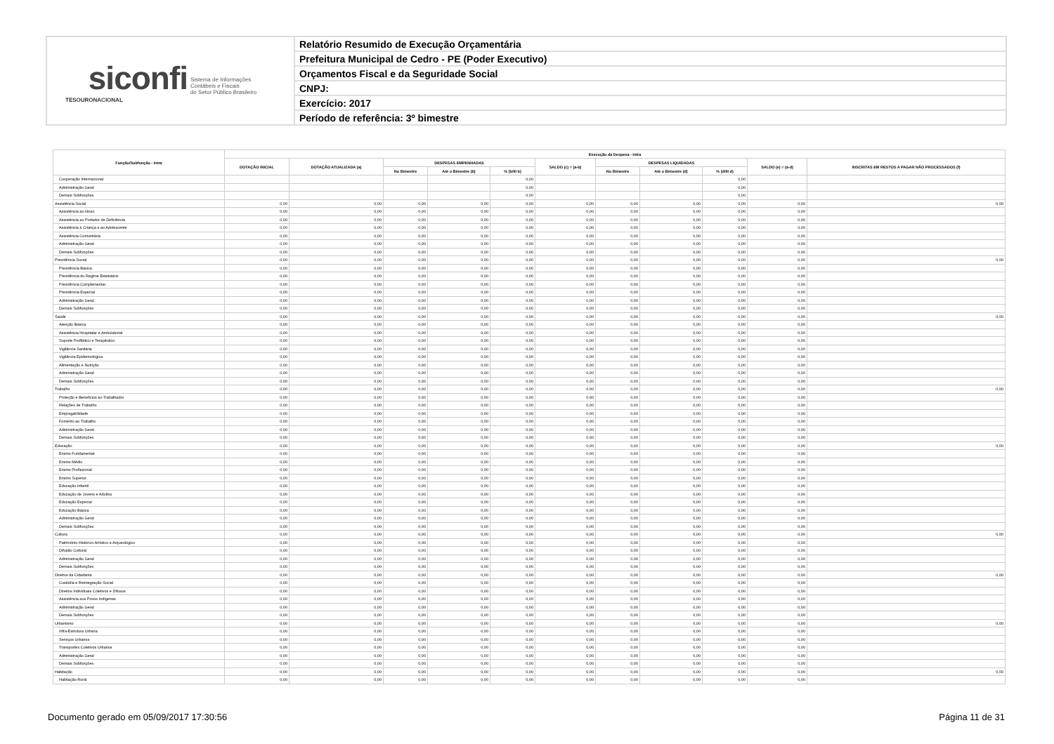| siconfi Sistema de Informações Contábeis e Fiscais do Setor Público Brasileiro TESOURONACIONAL | Relatório Resumido de Execução Orçamentária |
| | Prefeitura Municipal de Cedro - PE (Poder Executivo) |
| | Orçamentos Fiscal e da Seguridade Social |
| | CNPJ: |
| | Exercício: 2017 |
| | Período de referência: 3º bimestre |
| Função/Subfunção - Intra | Execução da Despesa - Intra | | | | | | | | | | |
| --- | --- | --- | --- | --- | --- | --- | --- | --- | --- | --- | --- |
| | DOTAÇÃO INICIAL | DOTAÇÃO ATUALIZADA (a) | DESPESAS EMPENHADAS | | | SALDO (c) = (a-b) | DESPESAS LIQUIDADAS | | | SALDO (e) = (a-d) | INSCRITAS EM RESTOS A PAGAR NÃO PROCESSADOS (f) |
| | | | No Bimestre | Até o Bimestre (b) | % (b/III b) | | No Bimestre | Até o Bimestre (d) | % (d/III d) | | |
| Cooperação Internacional | | | | | 0,00 | | | | 0,00 | | |
| Administração Geral | | | | | 0,00 | | | | 0,00 | | |
| Demais Subfunções | | | | | 0,00 | | | | 0,00 | | |
| Assistência Social | 0,00 | 0,00 | 0,00 | 0,00 | 0,00 | 0,00 | 0,00 | 0,00 | 0,00 | 0,00 | 0,00 |
| Assistência ao Idoso | 0,00 | 0,00 | 0,00 | 0,00 | 0,00 | 0,00 | 0,00 | 0,00 | 0,00 | 0,00 | |
| Assistência ao Portador de Deficiência | 0,00 | 0,00 | 0,00 | 0,00 | 0,00 | 0,00 | 0,00 | 0,00 | 0,00 | 0,00 | |
| Assistência à Criança e ao Adolescente | 0,00 | 0,00 | 0,00 | 0,00 | 0,00 | 0,00 | 0,00 | 0,00 | 0,00 | 0,00 | |
| Assistência Comunitária | 0,00 | 0,00 | 0,00 | 0,00 | 0,00 | 0,00 | 0,00 | 0,00 | 0,00 | 0,00 | |
| Administração Geral | 0,00 | 0,00 | 0,00 | 0,00 | 0,00 | 0,00 | 0,00 | 0,00 | 0,00 | 0,00 | |
| Demais Subfunções | 0,00 | 0,00 | 0,00 | 0,00 | 0,00 | 0,00 | 0,00 | 0,00 | 0,00 | 0,00 | |
| Previdência Social | 0,00 | 0,00 | 0,00 | 0,00 | 0,00 | 0,00 | 0,00 | 0,00 | 0,00 | 0,00 | 0,00 |
| Previdência Básica | 0,00 | 0,00 | 0,00 | 0,00 | 0,00 | 0,00 | 0,00 | 0,00 | 0,00 | 0,00 | |
| Previdência do Regime Estatutário | 0,00 | 0,00 | 0,00 | 0,00 | 0,00 | 0,00 | 0,00 | 0,00 | 0,00 | 0,00 | |
| Previdência Complementar | 0,00 | 0,00 | 0,00 | 0,00 | 0,00 | 0,00 | 0,00 | 0,00 | 0,00 | 0,00 | |
| Previdência Especial | 0,00 | 0,00 | 0,00 | 0,00 | 0,00 | 0,00 | 0,00 | 0,00 | 0,00 | 0,00 | |
| Administração Geral | 0,00 | 0,00 | 0,00 | 0,00 | 0,00 | 0,00 | 0,00 | 0,00 | 0,00 | 0,00 | |
| Demais Subfunções | 0,00 | 0,00 | 0,00 | 0,00 | 0,00 | 0,00 | 0,00 | 0,00 | 0,00 | 0,00 | |
| Saúde | 0,00 | 0,00 | 0,00 | 0,00 | 0,00 | 0,00 | 0,00 | 0,00 | 0,00 | 0,00 | 0,00 |
| Atenção Básica | 0,00 | 0,00 | 0,00 | 0,00 | 0,00 | 0,00 | 0,00 | 0,00 | 0,00 | 0,00 | |
| Assistência Hospitalar e Ambulatorial | 0,00 | 0,00 | 0,00 | 0,00 | 0,00 | 0,00 | 0,00 | 0,00 | 0,00 | 0,00 | |
| Suporte Profilático e Terapêutico | 0,00 | 0,00 | 0,00 | 0,00 | 0,00 | 0,00 | 0,00 | 0,00 | 0,00 | 0,00 | |
| Vigilância Sanitária | 0,00 | 0,00 | 0,00 | 0,00 | 0,00 | 0,00 | 0,00 | 0,00 | 0,00 | 0,00 | |
| Vigilância Epidemiológica | 0,00 | 0,00 | 0,00 | 0,00 | 0,00 | 0,00 | 0,00 | 0,00 | 0,00 | 0,00 | |
| Alimentação e Nutrição | 0,00 | 0,00 | 0,00 | 0,00 | 0,00 | 0,00 | 0,00 | 0,00 | 0,00 | 0,00 | |
| Administração Geral | 0,00 | 0,00 | 0,00 | 0,00 | 0,00 | 0,00 | 0,00 | 0,00 | 0,00 | 0,00 | |
| Demais Subfunções | 0,00 | 0,00 | 0,00 | 0,00 | 0,00 | 0,00 | 0,00 | 0,00 | 0,00 | 0,00 | |
| Trabalho | 0,00 | 0,00 | 0,00 | 0,00 | 0,00 | 0,00 | 0,00 | 0,00 | 0,00 | 0,00 | 0,00 |
| Proteção e Benefícios ao Trabalhador | 0,00 | 0,00 | 0,00 | 0,00 | 0,00 | 0,00 | 0,00 | 0,00 | 0,00 | 0,00 | |
| Relações de Trabalho | 0,00 | 0,00 | 0,00 | 0,00 | 0,00 | 0,00 | 0,00 | 0,00 | 0,00 | 0,00 | |
| Empregabilidade | 0,00 | 0,00 | 0,00 | 0,00 | 0,00 | 0,00 | 0,00 | 0,00 | 0,00 | 0,00 | |
| Fomento ao Trabalho | 0,00 | 0,00 | 0,00 | 0,00 | 0,00 | 0,00 | 0,00 | 0,00 | 0,00 | 0,00 | |
| Administração Geral | 0,00 | 0,00 | 0,00 | 0,00 | 0,00 | 0,00 | 0,00 | 0,00 | 0,00 | 0,00 | |
| Demais Subfunções | 0,00 | 0,00 | 0,00 | 0,00 | 0,00 | 0,00 | 0,00 | 0,00 | 0,00 | 0,00 | |
| Educação | 0,00 | 0,00 | 0,00 | 0,00 | 0,00 | 0,00 | 0,00 | 0,00 | 0,00 | 0,00 | 0,00 |
| Ensino Fundamental | 0,00 | 0,00 | 0,00 | 0,00 | 0,00 | 0,00 | 0,00 | 0,00 | 0,00 | 0,00 | |
| Ensino Médio | 0,00 | 0,00 | 0,00 | 0,00 | 0,00 | 0,00 | 0,00 | 0,00 | 0,00 | 0,00 | |
| Ensino Profissional | 0,00 | 0,00 | 0,00 | 0,00 | 0,00 | 0,00 | 0,00 | 0,00 | 0,00 | 0,00 | |
| Ensino Superior | 0,00 | 0,00 | 0,00 | 0,00 | 0,00 | 0,00 | 0,00 | 0,00 | 0,00 | 0,00 | |
| Educação Infantil | 0,00 | 0,00 | 0,00 | 0,00 | 0,00 | 0,00 | 0,00 | 0,00 | 0,00 | 0,00 | |
| Educação de Jovens e Adultos | 0,00 | 0,00 | 0,00 | 0,00 | 0,00 | 0,00 | 0,00 | 0,00 | 0,00 | 0,00 | |
| Educação Especial | 0,00 | 0,00 | 0,00 | 0,00 | 0,00 | 0,00 | 0,00 | 0,00 | 0,00 | 0,00 | |
| Educação Básica | 0,00 | 0,00 | 0,00 | 0,00 | 0,00 | 0,00 | 0,00 | 0,00 | 0,00 | 0,00 | |
| Administração Geral | 0,00 | 0,00 | 0,00 | 0,00 | 0,00 | 0,00 | 0,00 | 0,00 | 0,00 | 0,00 | |
| Demais Subfunções | 0,00 | 0,00 | 0,00 | 0,00 | 0,00 | 0,00 | 0,00 | 0,00 | 0,00 | 0,00 | |
| Cultura | 0,00 | 0,00 | 0,00 | 0,00 | 0,00 | 0,00 | 0,00 | 0,00 | 0,00 | 0,00 | 0,00 |
| Patrimônio Histórico Artístico e Arqueológico | 0,00 | 0,00 | 0,00 | 0,00 | 0,00 | 0,00 | 0,00 | 0,00 | 0,00 | 0,00 | |
| Difusão Cultural | 0,00 | 0,00 | 0,00 | 0,00 | 0,00 | 0,00 | 0,00 | 0,00 | 0,00 | 0,00 | |
| Administração Geral | 0,00 | 0,00 | 0,00 | 0,00 | 0,00 | 0,00 | 0,00 | 0,00 | 0,00 | 0,00 | |
| Demais Subfunções | 0,00 | 0,00 | 0,00 | 0,00 | 0,00 | 0,00 | 0,00 | 0,00 | 0,00 | 0,00 | |
| Direitos da Cidadania | 0,00 | 0,00 | 0,00 | 0,00 | 0,00 | 0,00 | 0,00 | 0,00 | 0,00 | 0,00 | 0,00 |
| Custódia e Reintegração Social | 0,00 | 0,00 | 0,00 | 0,00 | 0,00 | 0,00 | 0,00 | 0,00 | 0,00 | 0,00 | |
| Direitos Individuais Coletivos e Difusos | 0,00 | 0,00 | 0,00 | 0,00 | 0,00 | 0,00 | 0,00 | 0,00 | 0,00 | 0,00 | |
| Assistência aos Povos Indígenas | 0,00 | 0,00 | 0,00 | 0,00 | 0,00 | 0,00 | 0,00 | 0,00 | 0,00 | 0,00 | |
| Administração Geral | 0,00 | 0,00 | 0,00 | 0,00 | 0,00 | 0,00 | 0,00 | 0,00 | 0,00 | 0,00 | |
| Demais Subfunções | 0,00 | 0,00 | 0,00 | 0,00 | 0,00 | 0,00 | 0,00 | 0,00 | 0,00 | 0,00 | |
| Urbanismo | 0,00 | 0,00 | 0,00 | 0,00 | 0,00 | 0,00 | 0,00 | 0,00 | 0,00 | 0,00 | 0,00 |
| Infra-Estrutura Urbana | 0,00 | 0,00 | 0,00 | 0,00 | 0,00 | 0,00 | 0,00 | 0,00 | 0,00 | 0,00 | |
| Serviços Urbanos | 0,00 | 0,00 | 0,00 | 0,00 | 0,00 | 0,00 | 0,00 | 0,00 | 0,00 | 0,00 | |
| Transportes Coletivos Urbanos | 0,00 | 0,00 | 0,00 | 0,00 | 0,00 | 0,00 | 0,00 | 0,00 | 0,00 | 0,00 | |
| Administração Geral | 0,00 | 0,00 | 0,00 | 0,00 | 0,00 | 0,00 | 0,00 | 0,00 | 0,00 | 0,00 | |
| Demais Subfunções | 0,00 | 0,00 | 0,00 | 0,00 | 0,00 | 0,00 | 0,00 | 0,00 | 0,00 | 0,00 | |
| Habitação | 0,00 | 0,00 | 0,00 | 0,00 | 0,00 | 0,00 | 0,00 | 0,00 | 0,00 | 0,00 | 0,00 |
| Habitação Rural | 0,00 | 0,00 | 0,00 | 0,00 | 0,00 | 0,00 | 0,00 | 0,00 | 0,00 | 0,00 | |
Documento gerado em 05/09/2017 17:30:56 Página 11 de 31